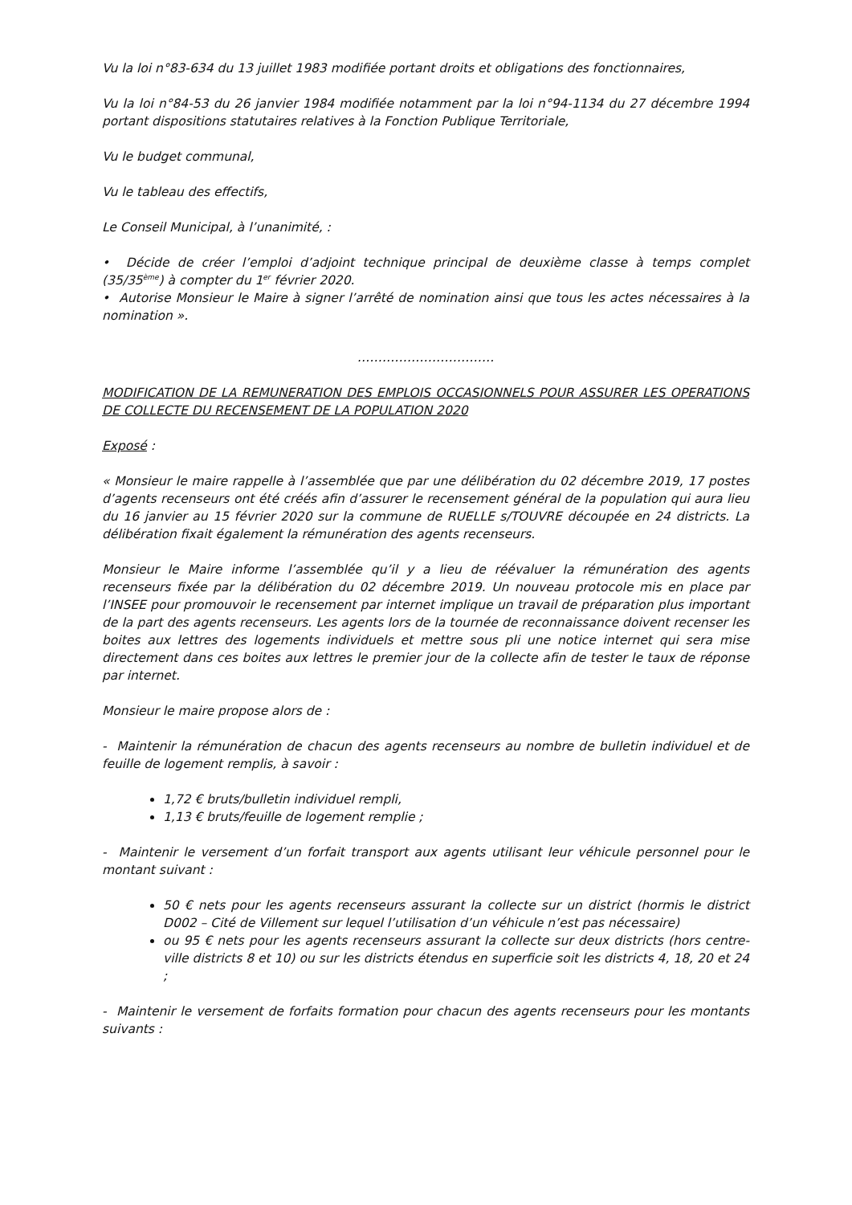Vu la loi n°83-634 du 13 juillet 1983 modifiée portant droits et obligations des fonctionnaires,
Vu la loi n°84-53 du 26 janvier 1984 modifiée notamment par la loi n°94-1134 du 27 décembre 1994 portant dispositions statutaires relatives à la Fonction Publique Territoriale,
Vu le budget communal,
Vu le tableau des effectifs,
Le Conseil Municipal, à l’unanimité, :
• Décide de créer l’emploi d’adjoint technique principal de deuxième classe à temps complet (35/35<sup>ème</sup>) à compter du 1<sup>er</sup> février 2020.
• Autorise Monsieur le Maire à signer l’arrêté de nomination ainsi que tous les actes nécessaires à la nomination ».
……………………………
MODIFICATION DE LA REMUNERATION DES EMPLOIS OCCASIONNELS POUR ASSURER LES OPERATIONS DE COLLECTE DU RECENSEMENT DE LA POPULATION 2020
Exposé :
« Monsieur le maire rappelle à l’assemblée que par une délibération du 02 décembre 2019, 17 postes d’agents recenseurs ont été créés afin d’assurer le recensement général de la population qui aura lieu du 16 janvier au 15 février 2020 sur la commune de RUELLE s/TOUVRE découpée en 24 districts. La délibération fixait également la rémunération des agents recenseurs.
Monsieur le Maire informe l’assemblée qu’il y a lieu de réévaluer la rémunération des agents recenseurs fixée par la délibération du 02 décembre 2019. Un nouveau protocole mis en place par l’INSEE pour promouvoir le recensement par internet implique un travail de préparation plus important de la part des agents recenseurs. Les agents lors de la tournée de reconnaissance doivent recenser les boites aux lettres des logements individuels et mettre sous pli une notice internet qui sera mise directement dans ces boites aux lettres le premier jour de la collecte afin de tester le taux de réponse par internet.
Monsieur le maire propose alors de :
- Maintenir la rémunération de chacun des agents recenseurs au nombre de bulletin individuel et de feuille de logement remplis, à savoir :
1,72 € bruts/bulletin individuel rempli,
1,13 € bruts/feuille de logement remplie ;
- Maintenir le versement d’un forfait transport aux agents utilisant leur véhicule personnel pour le montant suivant :
50 € nets pour les agents recenseurs assurant la collecte sur un district (hormis le district D002 – Cité de Villement sur lequel l’utilisation d’un véhicule n’est pas nécessaire)
ou 95 € nets pour les agents recenseurs assurant la collecte sur deux districts (hors centre-ville districts 8 et 10) ou sur les districts étendus en superficie soit les districts 4, 18, 20 et 24 ;
- Maintenir le versement de forfaits formation pour chacun des agents recenseurs pour les montants suivants :